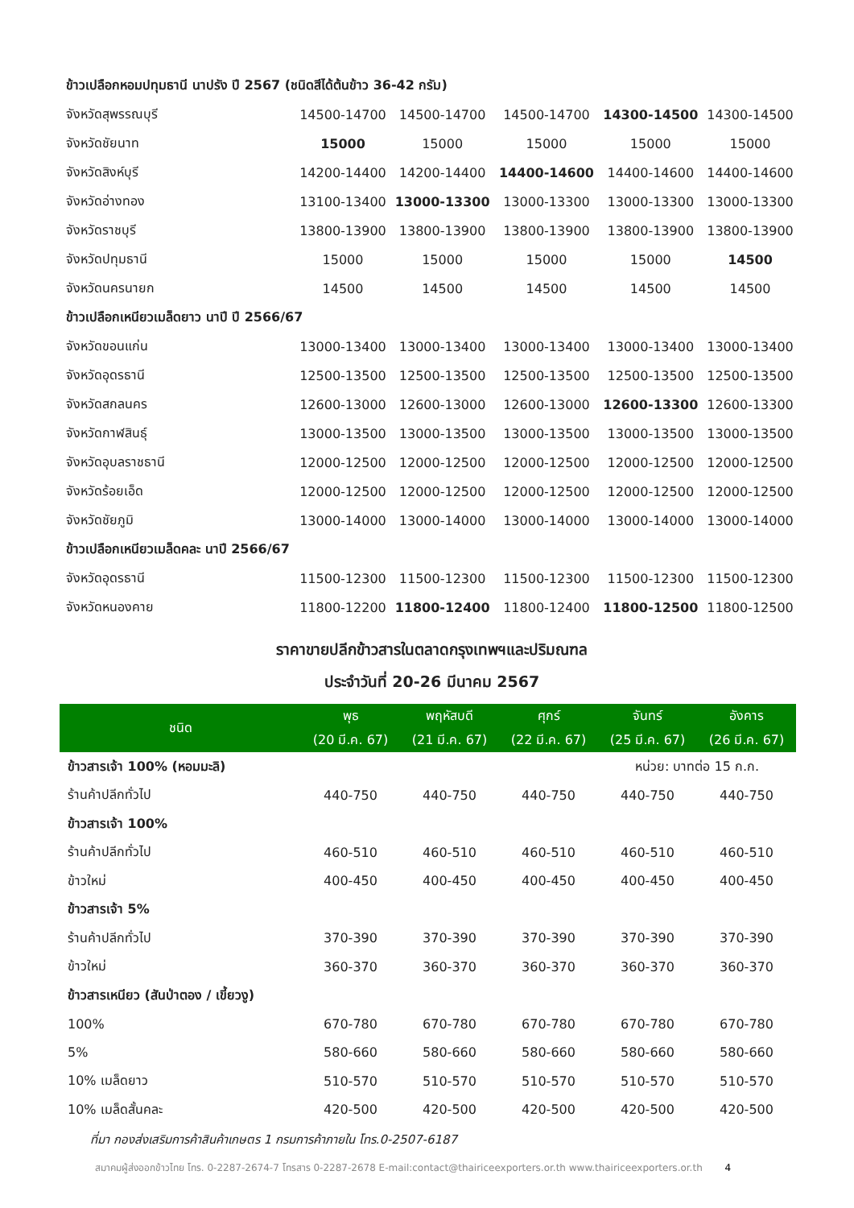| ข้าวเปลือกหอมปทุมธานี นาปรัง ปี 2567 (ชนิดสีได้ต้นข้าว 36-42 กรัม) | | | | | |
| จังหวัดสุพรรณบุรี | 14500-14700 | 14500-14700 | 14500-14700 | 14300-14500 | 14300-14500 |
| จังหวัดชัยนาท | 15000 | 15000 | 15000 | 15000 | 15000 |
| จังหวัดสิงห์บุรี | 14200-14400 | 14200-14400 | 14400-14600 | 14400-14600 | 14400-14600 |
| จังหวัดอ่างทอง | 13100-13400 | 13000-13300 | 13000-13300 | 13000-13300 | 13000-13300 |
| จังหวัดราชบุรี | 13800-13900 | 13800-13900 | 13800-13900 | 13800-13900 | 13800-13900 |
| จังหวัดปทุมธานี | 15000 | 15000 | 15000 | 15000 | 14500 |
| จังหวัดนครนายก | 14500 | 14500 | 14500 | 14500 | 14500 |
| ข้าวเปลือกเหนียวเมล็ดยาว นาปี ปี 2566/67 | | | | | |
| จังหวัดขอนแก่น | 13000-13400 | 13000-13400 | 13000-13400 | 13000-13400 | 13000-13400 |
| จังหวัดอุดรธานี | 12500-13500 | 12500-13500 | 12500-13500 | 12500-13500 | 12500-13500 |
| จังหวัดสกลนคร | 12600-13000 | 12600-13000 | 12600-13000 | 12600-13300 | 12600-13300 |
| จังหวัดกาฬสินธุ์ | 13000-13500 | 13000-13500 | 13000-13500 | 13000-13500 | 13000-13500 |
| จังหวัดอุบลราชธานี | 12000-12500 | 12000-12500 | 12000-12500 | 12000-12500 | 12000-12500 |
| จังหวัดร้อยเอ็ด | 12000-12500 | 12000-12500 | 12000-12500 | 12000-12500 | 12000-12500 |
| จังหวัดชัยภูมิ | 13000-14000 | 13000-14000 | 13000-14000 | 13000-14000 | 13000-14000 |
| ข้าวเปลือกเหนียวเมล็ดคละ นาปี 2566/67 | | | | | |
| จังหวัดอุดรธานี | 11500-12300 | 11500-12300 | 11500-12300 | 11500-12300 | 11500-12300 |
| จังหวัดหนองคาย | 11800-12200 | 11800-12400 | 11800-12400 | 11800-12500 | 11800-12500 |
ราคาขายปลีกข้าวสารในตลาดกรุงเทพฯและปริมณฑล
ประจำวันที่ 20-26 มีนาคม 2567
| ชนิด | พุธ | พฤหัสบดี | ศุกร์ | จันทร์ | อังคาร |
| --- | --- | --- | --- | --- | --- |
| | (20 มี.ค. 67) | (21 มี.ค. 67) | (22 มี.ค. 67) | (25 มี.ค. 67) | (26 มี.ค. 67) |
| ข้าวสารเจ้า 100% (หอมมะลิ) | | | | หน่วย: บาทต่อ 15 ก.ก. | |
| ร้านค้าปลีกทั่วไป | 440-750 | 440-750 | 440-750 | 440-750 | 440-750 |
| ข้าวสารเจ้า 100% | | | | | |
| ร้านค้าปลีกทั่วไป | 460-510 | 460-510 | 460-510 | 460-510 | 460-510 |
| ข้าวใหม่ | 400-450 | 400-450 | 400-450 | 400-450 | 400-450 |
| ข้าวสารเจ้า 5% | | | | | |
| ร้านค้าปลีกทั่วไป | 370-390 | 370-390 | 370-390 | 370-390 | 370-390 |
| ข้าวใหม่ | 360-370 | 360-370 | 360-370 | 360-370 | 360-370 |
| ข้าวสารเหนียว (สันป่าตอง / เขี้ยวงู) | | | | | |
| 100% | 670-780 | 670-780 | 670-780 | 670-780 | 670-780 |
| 5% | 580-660 | 580-660 | 580-660 | 580-660 | 580-660 |
| 10% เมล็ดยาว | 510-570 | 510-570 | 510-570 | 510-570 | 510-570 |
| 10% เมล็ดสั้นคละ | 420-500 | 420-500 | 420-500 | 420-500 | 420-500 |
ที่มา กองส่งเสริมการค้าสินค้าเกษตร 1 กรมการค้าภายใน โทร.0-2507-6187
สมาคมผู้ส่งออกข้าวไทย โทร. 0-2287-2674-7 โทรสาร 0-2287-2678 E-mail:contact@thairiceexporters.or.th www.thairiceexporters.or.th 4